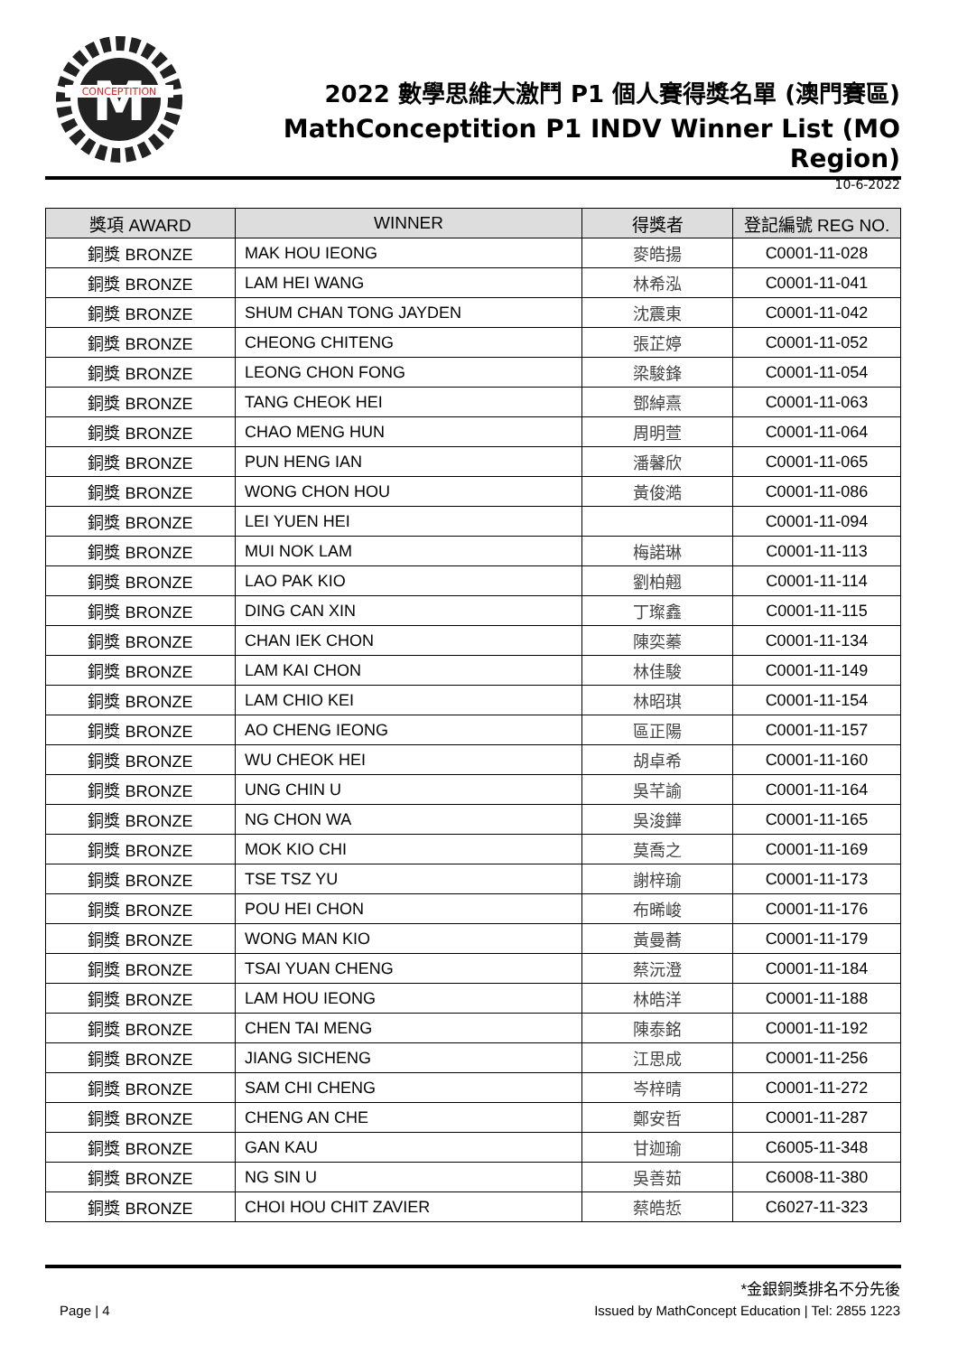M
CONCEPTITION
2022 數學思維大激鬥 P1 個人賽得獎名單 (澳門賽區)
MathConceptition P1 INDV Winner List (MO Region)
10-6-2022
| 獎項 AWARD | WINNER | 得獎者 | 登記編號 REG NO. |
| --- | --- | --- | --- |
| 銅獎 BRONZE | MAK HOU IEONG | 麥皓揚 | C0001-11-028 |
| 銅獎 BRONZE | LAM HEI WANG | 林希泓 | C0001-11-041 |
| 銅獎 BRONZE | SHUM CHAN TONG JAYDEN | 沈震東 | C0001-11-042 |
| 銅獎 BRONZE | CHEONG CHITENG | 張芷婷 | C0001-11-052 |
| 銅獎 BRONZE | LEONG CHON FONG | 梁駿鋒 | C0001-11-054 |
| 銅獎 BRONZE | TANG CHEOK HEI | 鄧綽熹 | C0001-11-063 |
| 銅獎 BRONZE | CHAO MENG HUN | 周明萱 | C0001-11-064 |
| 銅獎 BRONZE | PUN HENG IAN | 潘馨欣 | C0001-11-065 |
| 銅獎 BRONZE | WONG CHON HOU | 黃俊澔 | C0001-11-086 |
| 銅獎 BRONZE | LEI YUEN HEI | | C0001-11-094 |
| 銅獎 BRONZE | MUI NOK LAM | 梅諾琳 | C0001-11-113 |
| 銅獎 BRONZE | LAO PAK KIO | 劉柏翹 | C0001-11-114 |
| 銅獎 BRONZE | DING CAN XIN | 丁璨鑫 | C0001-11-115 |
| 銅獎 BRONZE | CHAN IEK CHON | 陳奕蓁 | C0001-11-134 |
| 銅獎 BRONZE | LAM KAI CHON | 林佳駿 | C0001-11-149 |
| 銅獎 BRONZE | LAM CHIO KEI | 林昭琪 | C0001-11-154 |
| 銅獎 BRONZE | AO CHENG IEONG | 區正陽 | C0001-11-157 |
| 銅獎 BRONZE | WU CHEOK HEI | 胡卓希 | C0001-11-160 |
| 銅獎 BRONZE | UNG CHIN U | 吳芊諭 | C0001-11-164 |
| 銅獎 BRONZE | NG CHON WA | 吳浚鏵 | C0001-11-165 |
| 銅獎 BRONZE | MOK KIO CHI | 莫喬之 | C0001-11-169 |
| 銅獎 BRONZE | TSE TSZ YU | 謝梓瑜 | C0001-11-173 |
| 銅獎 BRONZE | POU HEI CHON | 布晞峻 | C0001-11-176 |
| 銅獎 BRONZE | WONG MAN KIO | 黃曼蕎 | C0001-11-179 |
| 銅獎 BRONZE | TSAI YUAN CHENG | 蔡沅澄 | C0001-11-184 |
| 銅獎 BRONZE | LAM HOU IEONG | 林皓洋 | C0001-11-188 |
| 銅獎 BRONZE | CHEN TAI MENG | 陳泰銘 | C0001-11-192 |
| 銅獎 BRONZE | JIANG SICHENG | 江思成 | C0001-11-256 |
| 銅獎 BRONZE | SAM CHI CHENG | 岑梓晴 | C0001-11-272 |
| 銅獎 BRONZE | CHENG AN CHE | 鄭安哲 | C0001-11-287 |
| 銅獎 BRONZE | GAN KAU | 甘迦瑜 | C6005-11-348 |
| 銅獎 BRONZE | NG SIN U | 吳善茹 | C6008-11-380 |
| 銅獎 BRONZE | CHOI HOU CHIT ZAVIER | 蔡皓悊 | C6027-11-323 |
*金銀銅獎排名不分先後
Page | 4 Issued by MathConcept Education | Tel: 2855 1223